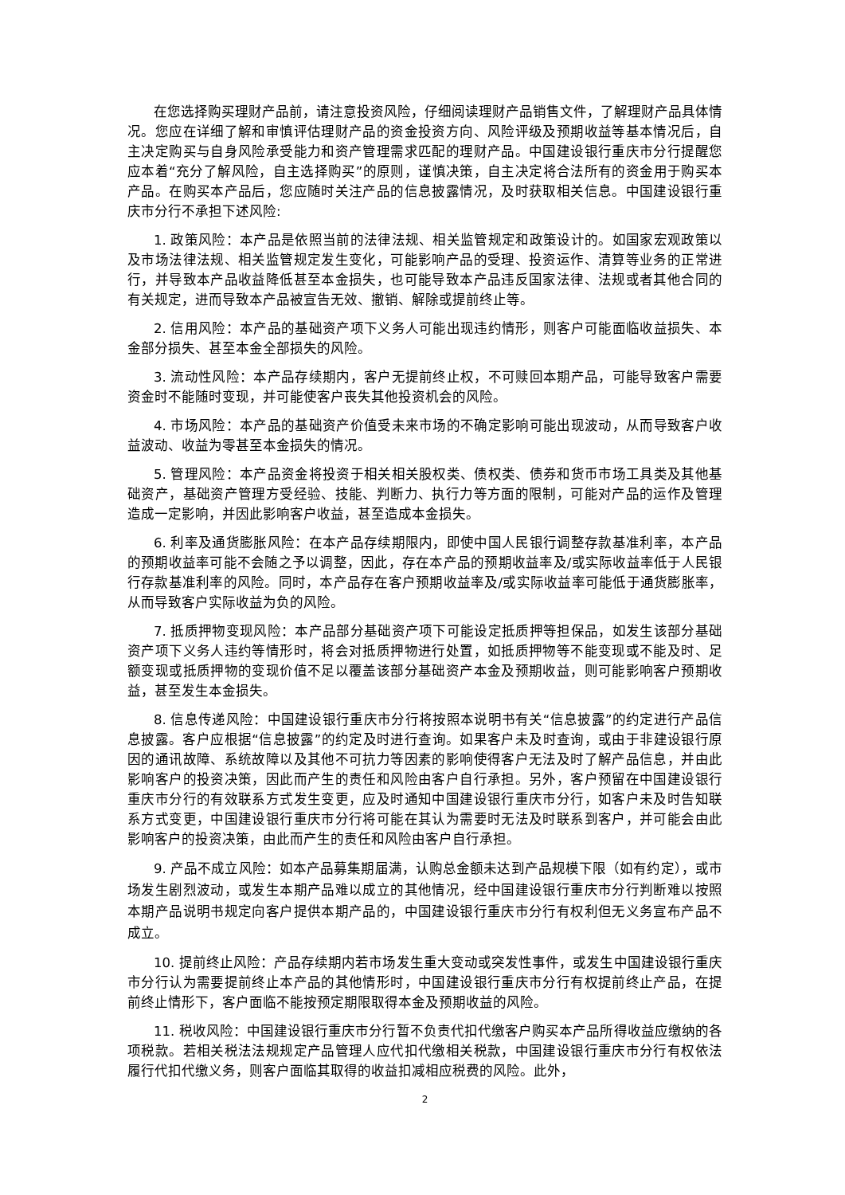在您选择购买理财产品前，请注意投资风险，仔细阅读理财产品销售文件，了解理财产品具体情况。您应在详细了解和审慎评估理财产品的资金投资方向、风险评级及预期收益等基本情况后，自主决定购买与自身风险承受能力和资产管理需求匹配的理财产品。中国建设银行重庆市分行提醒您应本着“充分了解风险，自主选择购买”的原则，谨慎决策，自主决定将合法所有的资金用于购买本产品。在购买本产品后，您应随时关注产品的信息披露情况，及时获取相关信息。中国建设银行重庆市分行不承担下述风险:
1. 政策风险：本产品是依照当前的法律法规、相关监管规定和政策设计的。如国家宏观政策以及市场法律法规、相关监管规定发生变化，可能影响产品的受理、投资运作、清算等业务的正常进行，并导致本产品收益降低甚至本金损失，也可能导致本产品违反国家法律、法规或者其他合同的有关规定，进而导致本产品被宣告无效、撤销、解除或提前终止等。
2. 信用风险：本产品的基础资产项下义务人可能出现违约情形，则客户可能面临收益损失、本金部分损失、甚至本金全部损失的风险。
3. 流动性风险：本产品存续期内，客户无提前终止权，不可赎回本期产品，可能导致客户需要资金时不能随时变现，并可能使客户丧失其他投资机会的风险。
4. 市场风险：本产品的基础资产价值受未来市场的不确定影响可能出现波动，从而导致客户收益波动、收益为零甚至本金损失的情况。
5. 管理风险：本产品资金将投资于相关相关股权类、债权类、债券和货币市场工具类及其他基础资产，基础资产管理方受经验、技能、判断力、执行力等方面的限制，可能对产品的运作及管理造成一定影响，并因此影响客户收益，甚至造成本金损失。
6. 利率及通货膨胀风险：在本产品存续期限内，即使中国人民银行调整存款基准利率，本产品的预期收益率可能不会随之予以调整，因此，存在本产品的预期收益率及/或实际收益率低于人民银行存款基准利率的风险。同时，本产品存在客户预期收益率及/或实际收益率可能低于通货膨胀率，从而导致客户实际收益为负的风险。
7. 抵质押物变现风险：本产品部分基础资产项下可能设定抵质押等担保品，如发生该部分基础资产项下义务人违约等情形时，将会对抵质押物进行处置，如抵质押物等不能变现或不能及时、足额变现或抵质押物的变现价值不足以覆盖该部分基础资产本金及预期收益，则可能影响客户预期收益，甚至发生本金损失。
8. 信息传递风险：中国建设银行重庆市分行将按照本说明书有关“信息披露”的约定进行产品信息披露。客户应根据“信息披露”的约定及时进行查询。如果客户未及时查询，或由于非建设银行原因的通讯故障、系统故障以及其他不可抗力等因素的影响使得客户无法及时了解产品信息，并由此影响客户的投资决策，因此而产生的责任和风险由客户自行承担。另外，客户预留在中国建设银行重庆市分行的有效联系方式发生变更，应及时通知中国建设银行重庆市分行，如客户未及时告知联系方式变更，中国建设银行重庆市分行将可能在其认为需要时无法及时联系到客户，并可能会由此影响客户的投资决策，由此而产生的责任和风险由客户自行承担。
9. 产品不成立风险：如本产品募集期届满，认购总金额未达到产品规模下限（如有约定），或市场发生剧烈波动，或发生本期产品难以成立的其他情况，经中国建设银行重庆市分行判断难以按照本期产品说明书规定向客户提供本期产品的，中国建设银行重庆市分行有权利但无义务宣布产品不成立。
10. 提前终止风险：产品存续期内若市场发生重大变动或突发性事件，或发生中国建设银行重庆市分行认为需要提前终止本产品的其他情形时，中国建设银行重庆市分行有权提前终止产品，在提前终止情形下，客户面临不能按预定期限取得本金及预期收益的风险。
11. 税收风险：中国建设银行重庆市分行暂不负责代扣代缴客户购买本产品所得收益应缴纳的各项税款。若相关税法法规规定产品管理人应代扣代缴相关税款，中国建设银行重庆市分行有权依法履行代扣代缴义务，则客户面临其取得的收益扣减相应税费的风险。此外，
2